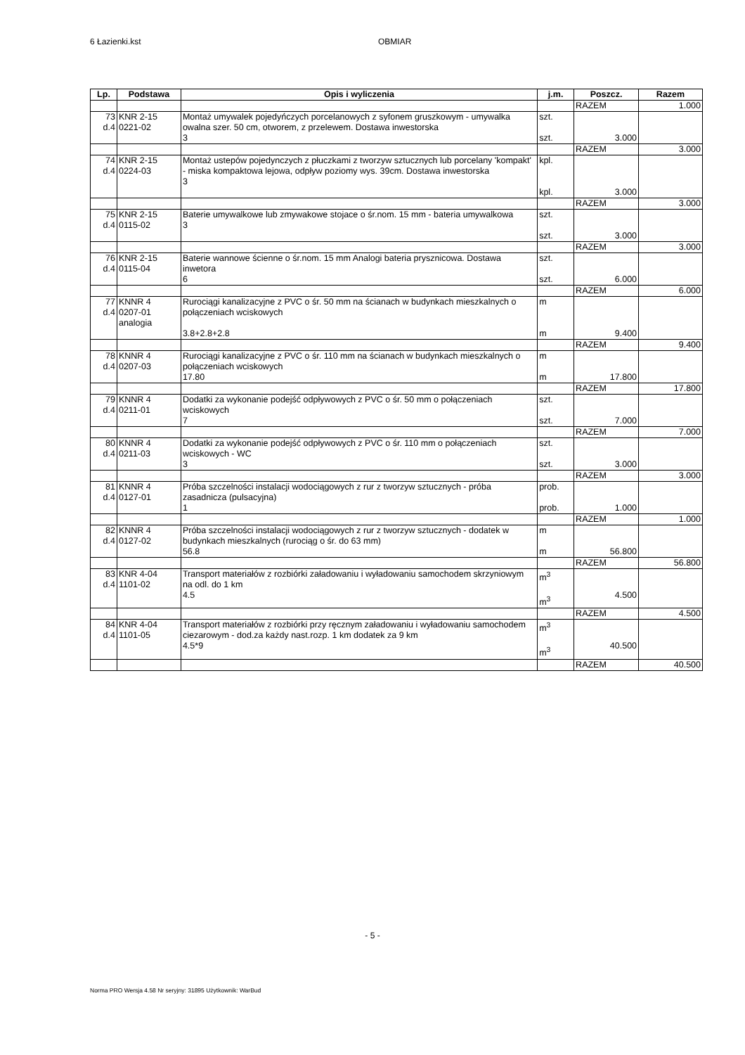6 Łazienki.kst OBMIAR
| Lp. | Podstawa | Opis i wyliczenia | j.m. | Poszcz. | Razem |
| --- | --- | --- | --- | --- | --- |
| | | | | RAZEM | 1.000 |
| 73 d.4 | KNR 2-15 0221-02 | Montaż umywalek pojedyńczych porcelanowych z syfonem gruszkowym - umywalka owalna szer. 50 cm, otworem, z przelewem. Dostawa inwestorska 3 | szt. szt. | 3.000 | |
| | | | | RAZEM | 3.000 |
| 74 d.4 | KNR 2-15 0224-03 | Montaż ustepów pojedynczych z płuczkami z tworzyw sztucznych lub porcelany 'kompakt' - miska kompaktowa lejowa, odpływ poziomy wys. 39cm. Dostawa inwestorska 3 | kpl. kpl. | 3.000 | |
| | | | | RAZEM | 3.000 |
| 75 d.4 | KNR 2-15 0115-02 | Baterie umywalkowe lub zmywakowe stojace o śr.nom. 15 mm - bateria umywalkowa 3 | szt. szt. | 3.000 | |
| | | | | RAZEM | 3.000 |
| 76 d.4 | KNR 2-15 0115-04 | Baterie wannowe ścienne o śr.nom. 15 mm Analogi bateria prysznicowa. Dostawa inwetora 6 | szt. szt. | 6.000 | |
| | | | | RAZEM | 6.000 |
| 77 d.4 | KNNR 4 0207-01 analogia | Rurociągi kanalizacyjne z PVC o śr. 50 mm na ścianach w budynkach mieszkalnych o połączeniach wciskowych 3.8+2.8+2.8 | m m | 9.400 | |
| | | | | RAZEM | 9.400 |
| 78 d.4 | KNNR 4 0207-03 | Rurociągi kanalizacyjne z PVC o śr. 110 mm na ścianach w budynkach mieszkalnych o połączeniach wciskowych 17.80 | m m | 17.800 | |
| | | | | RAZEM | 17.800 |
| 79 d.4 | KNNR 4 0211-01 | Dodatki za wykonanie podejść odpływowych z PVC o śr. 50 mm o połączeniach wciskowych 7 | szt. szt. | 7.000 | |
| | | | | RAZEM | 7.000 |
| 80 d.4 | KNNR 4 0211-03 | Dodatki za wykonanie podejść odpływowych z PVC o śr. 110 mm o połączeniach wciskowych - WC 3 | szt. szt. | 3.000 | |
| | | | | RAZEM | 3.000 |
| 81 d.4 | KNNR 4 0127-01 | Próba szczelności instalacji wodociągowych z rur z tworzyw sztucznych - próba zasadnicza (pulsacyjna) 1 | prob. prob. | 1.000 | |
| | | | | RAZEM | 1.000 |
| 82 d.4 | KNNR 4 0127-02 | Próba szczelności instalacji wodociągowych z rur z tworzyw sztucznych - dodatek w budynkach mieszkalnych (rurociąg o śr. do 63 mm) 56.8 | m m | 56.800 | |
| | | | | RAZEM | 56.800 |
| 83 d.4 | KNR 4-04 1101-02 | Transport materiałów z rozbiórki załadowaniu i wyładowaniu samochodem skrzyniowym na odl. do 1 km 4.5 | m<sup>3</sup> m<sup>3</sup> | 4.500 | |
| | | | | RAZEM | 4.500 |
| 84 d.4 | KNR 4-04 1101-05 | Transport materiałów z rozbiórki przy ręcznym załadowaniu i wyładowaniu samochodem ciezarowym - dod.za każdy nast.rozp. 1 km dodatek za 9 km 4.5*9 | m<sup>3</sup> m<sup>3</sup> | 40.500 | |
| | | | | RAZEM | 40.500 |
- 5 -
Norma PRO Wersja 4.58 Nr seryjny: 31895 Użytkownik: WarBud